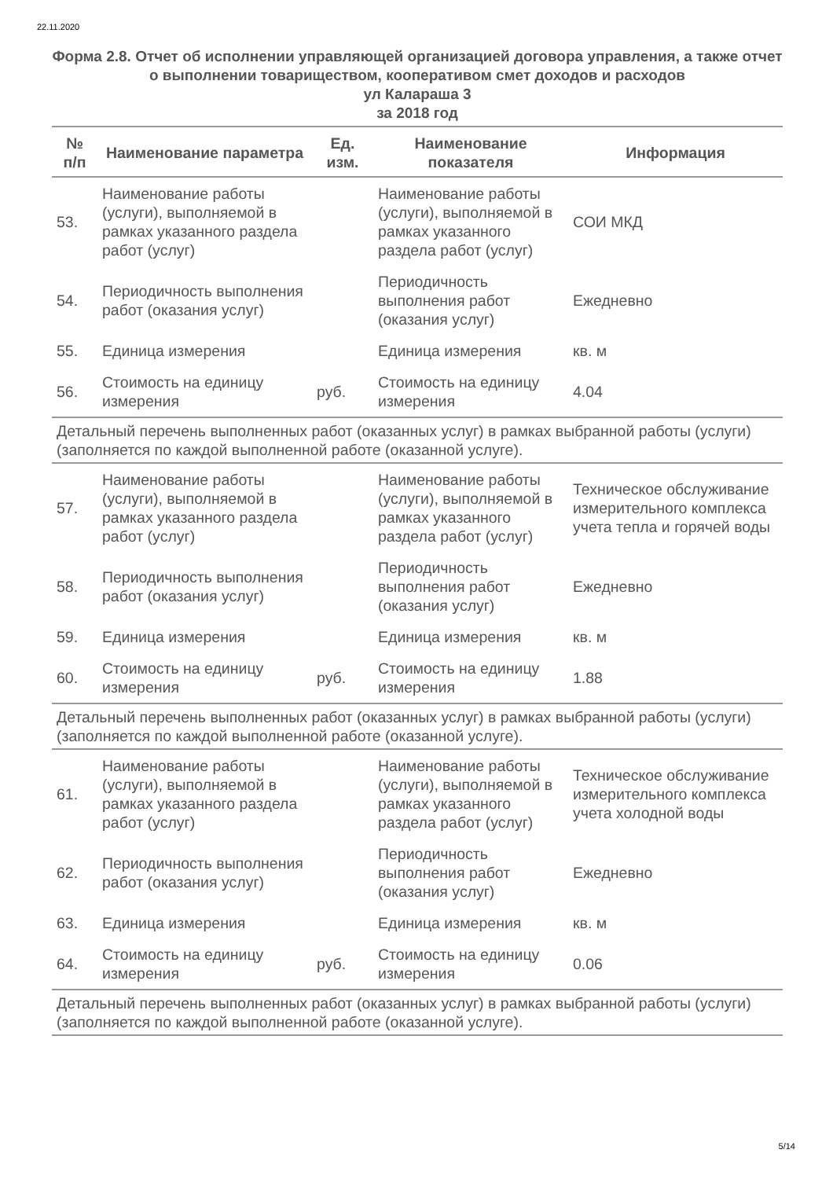22.11.2020
Форма 2.8. Отчет об исполнении управляющей организацией договора управления, а также отчет о выполнении товариществом, кооперативом смет доходов и расходов
ул Калараша 3
за 2018 год
| № п/п | Наименование параметра | Ед. изм. | Наименование показателя | Информация |
| --- | --- | --- | --- | --- |
| 53. | Наименование работы (услуги), выполняемой в рамках указанного раздела работ (услуг) | | Наименование работы (услуги), выполняемой в рамках указанного раздела работ (услуг) | СОИ МКД |
| 54. | Периодичность выполнения работ (оказания услуг) | | Периодичность выполнения работ (оказания услуг) | Ежедневно |
| 55. | Единица измерения | | Единица измерения | кв. м |
| 56. | Стоимость на единицу измерения | руб. | Стоимость на единицу измерения | 4.04 |
| Детальный перечень выполненных работ (оказанных услуг) в рамках выбранной работы (услуги) (заполняется по каждой выполненной работе (оказанной услуге). | | | | |
| 57. | Наименование работы (услуги), выполняемой в рамках указанного раздела работ (услуг) | | Наименование работы (услуги), выполняемой в рамках указанного раздела работ (услуг) | Техническое обслуживание измерительного комплекса учета тепла и горячей воды |
| 58. | Периодичность выполнения работ (оказания услуг) | | Периодичность выполнения работ (оказания услуг) | Ежедневно |
| 59. | Единица измерения | | Единица измерения | кв. м |
| 60. | Стоимость на единицу измерения | руб. | Стоимость на единицу измерения | 1.88 |
| Детальный перечень выполненных работ (оказанных услуг) в рамках выбранной работы (услуги) (заполняется по каждой выполненной работе (оказанной услуге). | | | | |
| 61. | Наименование работы (услуги), выполняемой в рамках указанного раздела работ (услуг) | | Наименование работы (услуги), выполняемой в рамках указанного раздела работ (услуг) | Техническое обслуживание измерительного комплекса учета холодной воды |
| 62. | Периодичность выполнения работ (оказания услуг) | | Периодичность выполнения работ (оказания услуг) | Ежедневно |
| 63. | Единица измерения | | Единица измерения | кв. м |
| 64. | Стоимость на единицу измерения | руб. | Стоимость на единицу измерения | 0.06 |
| Детальный перечень выполненных работ (оказанных услуг) в рамках выбранной работы (услуги) (заполняется по каждой выполненной работе (оказанной услуге). | | | | |
5/14